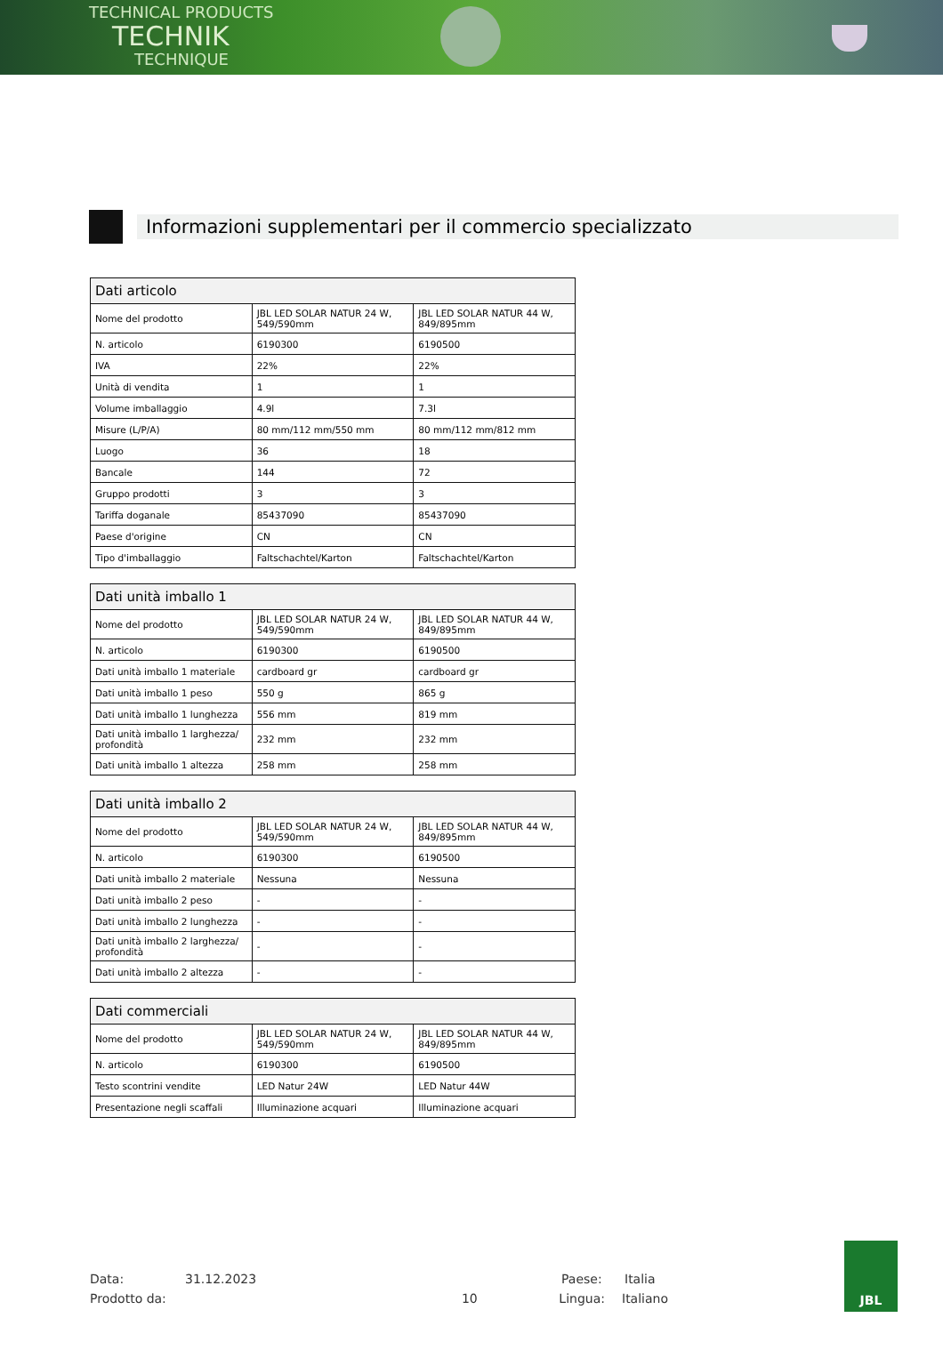TECHNICAL PRODUCTS
TECHNIK
TECHNIQUE
Informazioni supplementari per il commercio specializzato
| Dati articolo | | |
| --- | --- | --- |
| Nome del prodotto | JBL LED SOLAR NATUR 24 W, 549/590mm | JBL LED SOLAR NATUR 44 W, 849/895mm |
| N. articolo | 6190300 | 6190500 |
| IVA | 22% | 22% |
| Unità di vendita | 1 | 1 |
| Volume imballaggio | 4.9l | 7.3l |
| Misure (L/P/A) | 80 mm/112 mm/550 mm | 80 mm/112 mm/812 mm |
| Luogo | 36 | 18 |
| Bancale | 144 | 72 |
| Gruppo prodotti | 3 | 3 |
| Tariffa doganale | 85437090 | 85437090 |
| Paese d'origine | CN | CN |
| Tipo d'imballaggio | Faltschachtel/Karton | Faltschachtel/Karton |
| Dati unità imballo 1 | | |
| --- | --- | --- |
| Nome del prodotto | JBL LED SOLAR NATUR 24 W, 549/590mm | JBL LED SOLAR NATUR 44 W, 849/895mm |
| N. articolo | 6190300 | 6190500 |
| Dati unità imballo 1 materiale | cardboard gr | cardboard gr |
| Dati unità imballo 1 peso | 550 g | 865 g |
| Dati unità imballo 1 lunghezza | 556 mm | 819 mm |
| Dati unità imballo 1 larghezza/ profondità | 232 mm | 232 mm |
| Dati unità imballo 1 altezza | 258 mm | 258 mm |
| Dati unità imballo 2 | | |
| --- | --- | --- |
| Nome del prodotto | JBL LED SOLAR NATUR 24 W, 549/590mm | JBL LED SOLAR NATUR 44 W, 849/895mm |
| N. articolo | 6190300 | 6190500 |
| Dati unità imballo 2 materiale | Nessuna | Nessuna |
| Dati unità imballo 2 peso | - | - |
| Dati unità imballo 2 lunghezza | - | - |
| Dati unità imballo 2 larghezza/ profondità | - | - |
| Dati unità imballo 2 altezza | - | - |
| Dati commerciali | | |
| --- | --- | --- |
| Nome del prodotto | JBL LED SOLAR NATUR 24 W, 549/590mm | JBL LED SOLAR NATUR 44 W, 849/895mm |
| N. articolo | 6190300 | 6190500 |
| Testo scontrini vendite | LED Natur 24W | LED Natur 44W |
| Presentazione negli scaffali | Illuminazione acquari | Illuminazione acquari |
Data: 31.12.2023 Paese: Italia
Prodotto da: 10 Lingua: Italiano
JBL